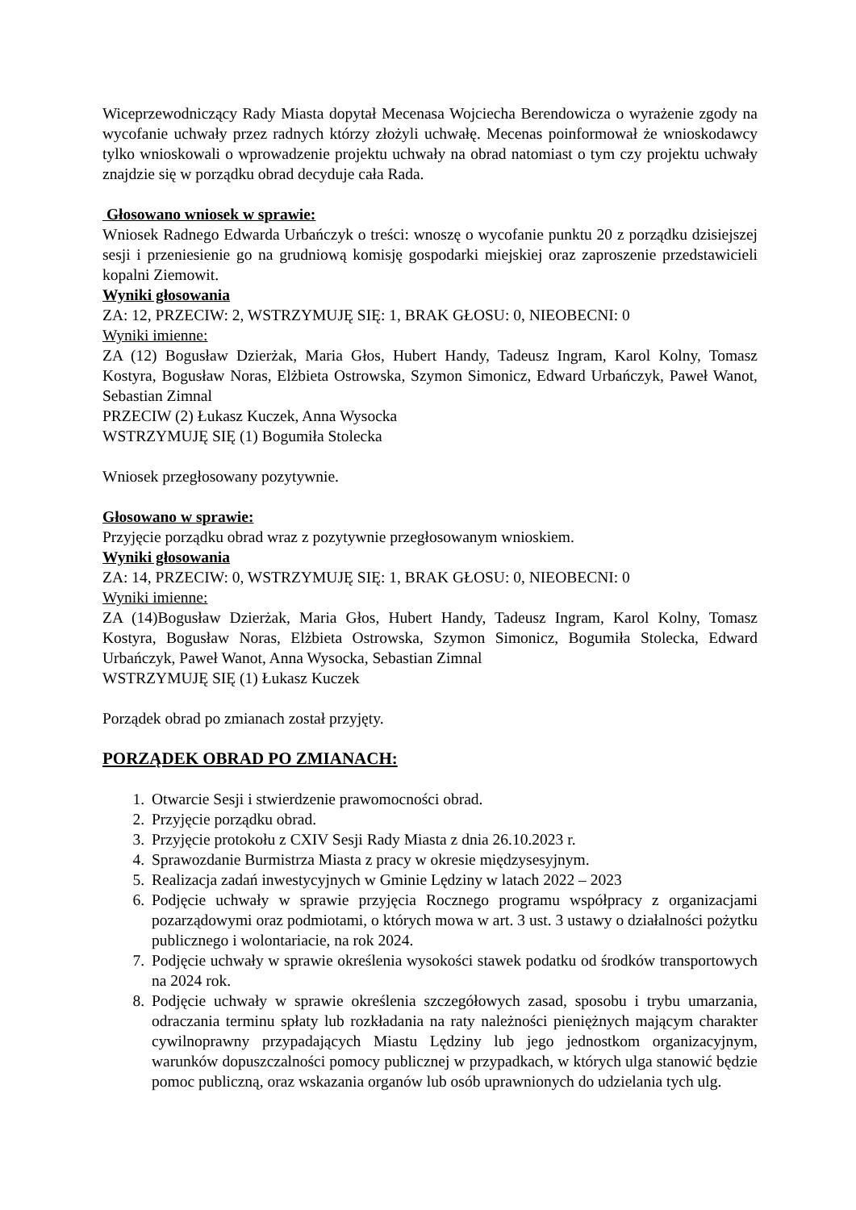Wiceprzewodniczący Rady Miasta dopytał Mecenasa Wojciecha Berendowicza o wyrażenie zgody na wycofanie uchwały przez radnych którzy złożyli uchwałę. Mecenas poinformował że wnioskodawcy tylko wnioskowali o wprowadzenie projektu uchwały na obrad natomiast o tym czy projektu uchwały znajdzie się w porządku obrad decyduje cała Rada.
Głosowano wniosek w sprawie:
Wniosek Radnego Edwarda Urbańczyk o treści: wnoszę o wycofanie punktu 20 z porządku dzisiejszej sesji i przeniesienie go na grudniową komisję gospodarki miejskiej oraz zaproszenie przedstawicieli kopalni Ziemowit.
Wyniki głosowania
ZA: 12, PRZECIW: 2, WSTRZYMUJĘ SIĘ: 1, BRAK GŁOSU: 0, NIEOBECNI: 0
Wyniki imienne:
ZA (12) Bogusław Dzierżak, Maria Głos, Hubert Handy, Tadeusz Ingram, Karol Kolny, Tomasz Kostyra, Bogusław Noras, Elżbieta Ostrowska, Szymon Simonicz, Edward Urbańczyk, Paweł Wanot, Sebastian Zimnal
PRZECIW (2) Łukasz Kuczek, Anna Wysocka
WSTRZYMUJĘ SIĘ (1) Bogumiła Stolecka
Wniosek przegłosowany pozytywnie.
Głosowano w sprawie:
Przyjęcie porządku obrad wraz z pozytywnie przegłosowanym wnioskiem.
Wyniki głosowania
ZA: 14, PRZECIW: 0, WSTRZYMUJĘ SIĘ: 1, BRAK GŁOSU: 0, NIEOBECNI: 0
Wyniki imienne:
ZA (14)Bogusław Dzierżak, Maria Głos, Hubert Handy, Tadeusz Ingram, Karol Kolny, Tomasz Kostyra, Bogusław Noras, Elżbieta Ostrowska, Szymon Simonicz, Bogumiła Stolecka, Edward Urbańczyk, Paweł Wanot, Anna Wysocka, Sebastian Zimnal
WSTRZYMUJĘ SIĘ (1) Łukasz Kuczek
Porządek obrad po zmianach został przyjęty.
PORZĄDEK OBRAD PO ZMIANACH:
1. Otwarcie Sesji i stwierdzenie prawomocności obrad.
2. Przyjęcie porządku obrad.
3. Przyjęcie protokołu z CXIV Sesji Rady Miasta z dnia 26.10.2023 r.
4. Sprawozdanie Burmistrza Miasta z pracy w okresie międzysesyjnym.
5. Realizacja zadań inwestycyjnych w Gminie Lędziny w latach 2022 – 2023
6. Podjęcie uchwały w sprawie przyjęcia Rocznego programu współpracy z organizacjami pozarządowymi oraz podmiotami, o których mowa w art. 3 ust. 3 ustawy o działalności pożytku publicznego i wolontariacie, na rok 2024.
7. Podjęcie uchwały w sprawie określenia wysokości stawek podatku od środków transportowych na 2024 rok.
8. Podjęcie uchwały w sprawie określenia szczegółowych zasad, sposobu i trybu umarzania, odraczania terminu spłaty lub rozkładania na raty należności pieniężnych mającym charakter cywilnoprawny przypadających Miastu Lędziny lub jego jednostkom organizacyjnym, warunków dopuszczalności pomocy publicznej w przypadkach, w których ulga stanowić będzie pomoc publiczną, oraz wskazania organów lub osób uprawnionych do udzielania tych ulg.